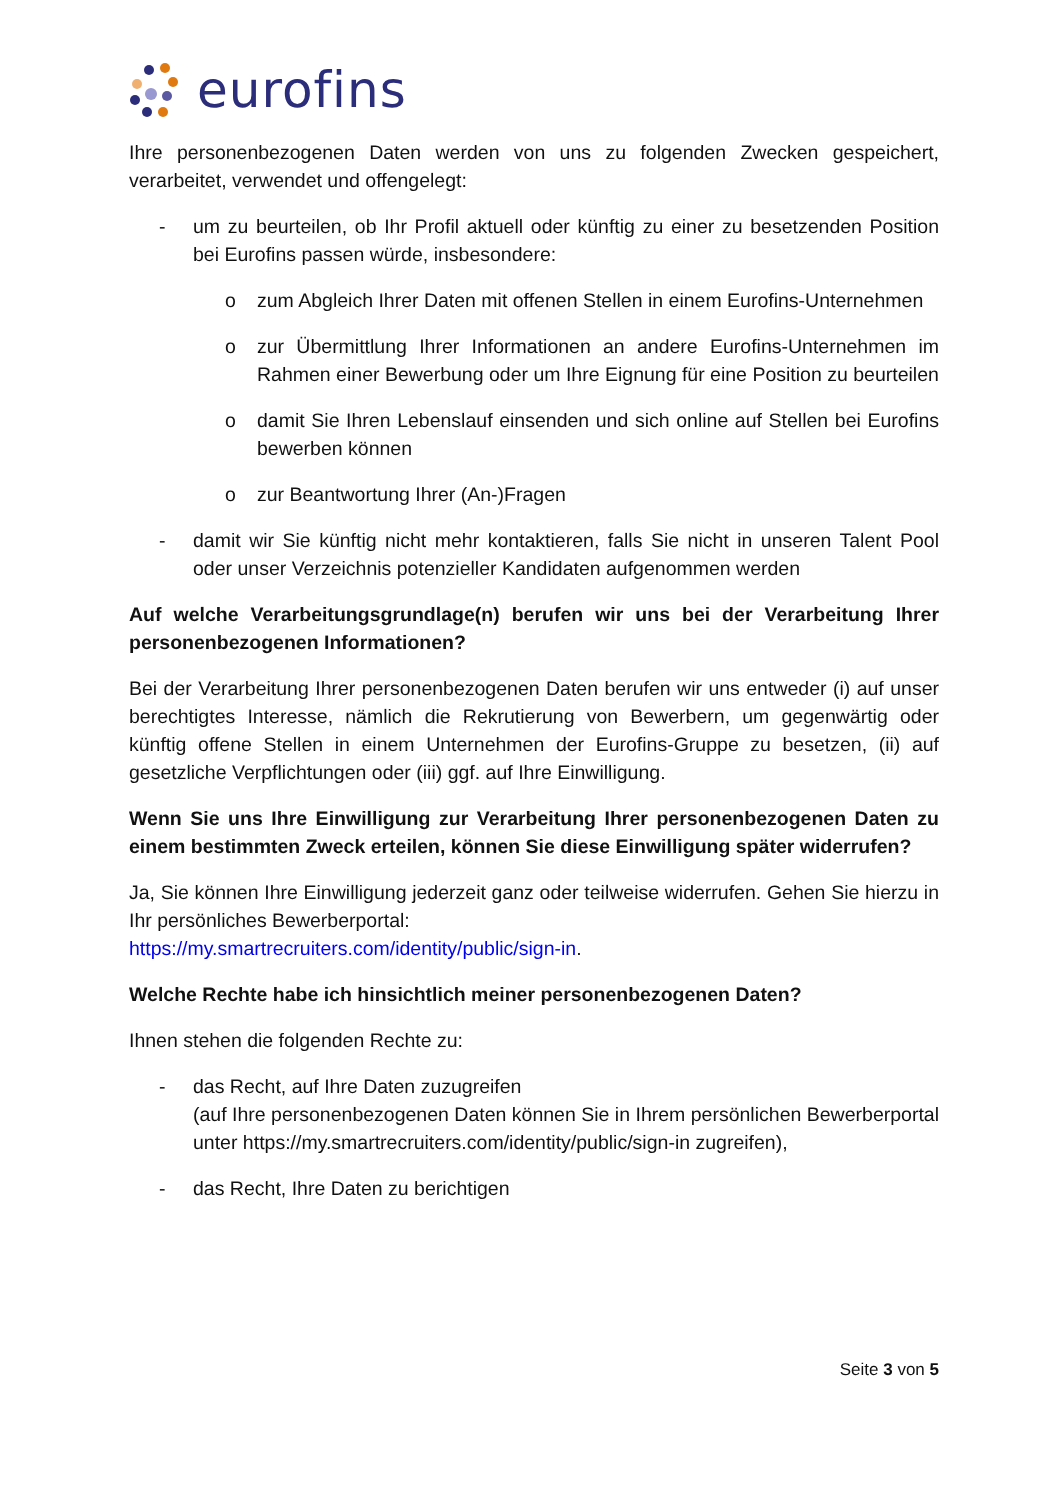eurofins
Ihre personenbezogenen Daten werden von uns zu folgenden Zwecken gespeichert, verarbeitet, verwendet und offengelegt:
- um zu beurteilen, ob Ihr Profil aktuell oder künftig zu einer zu besetzenden Position bei Eurofins passen würde, insbesondere:
o zum Abgleich Ihrer Daten mit offenen Stellen in einem Eurofins-Unternehmen
o zur Übermittlung Ihrer Informationen an andere Eurofins-Unternehmen im Rahmen einer Bewerbung oder um Ihre Eignung für eine Position zu beurteilen
o damit Sie Ihren Lebenslauf einsenden und sich online auf Stellen bei Eurofins bewerben können
o zur Beantwortung Ihrer (An-)Fragen
- damit wir Sie künftig nicht mehr kontaktieren, falls Sie nicht in unseren Talent Pool oder unser Verzeichnis potenzieller Kandidaten aufgenommen werden
Auf welche Verarbeitungsgrundlage(n) berufen wir uns bei der Verarbeitung Ihrer personenbezogenen Informationen?
Bei der Verarbeitung Ihrer personenbezogenen Daten berufen wir uns entweder (i) auf unser berechtigtes Interesse, nämlich die Rekrutierung von Bewerbern, um gegenwärtig oder künftig offene Stellen in einem Unternehmen der Eurofins-Gruppe zu besetzen, (ii) auf gesetzliche Verpflichtungen oder (iii) ggf. auf Ihre Einwilligung.
Wenn Sie uns Ihre Einwilligung zur Verarbeitung Ihrer personenbezogenen Daten zu einem bestimmten Zweck erteilen, können Sie diese Einwilligung später widerrufen?
Ja, Sie können Ihre Einwilligung jederzeit ganz oder teilweise widerrufen. Gehen Sie hierzu in Ihr persönliches Bewerberportal:
https://my.smartrecruiters.com/identity/public/sign-in.
Welche Rechte habe ich hinsichtlich meiner personenbezogenen Daten?
Ihnen stehen die folgenden Rechte zu:
- das Recht, auf Ihre Daten zuzugreifen
(auf Ihre personenbezogenen Daten können Sie in Ihrem persönlichen Bewerberportal unter https://my.smartrecruiters.com/identity/public/sign-in zugreifen),
- das Recht, Ihre Daten zu berichtigen
Seite 3 von 5